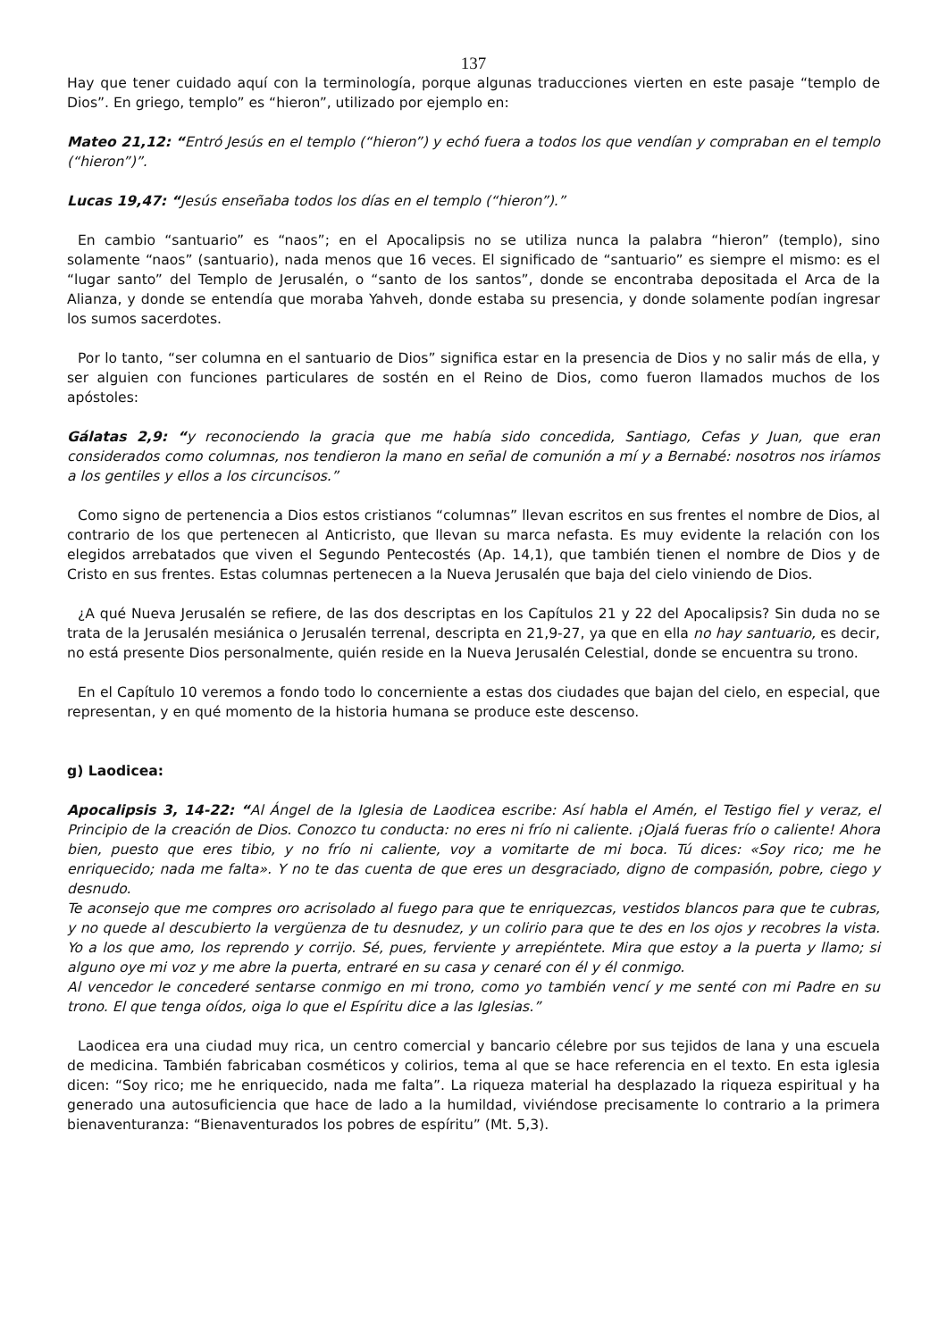137
Hay que tener cuidado aquí con la terminología, porque algunas traducciones vierten en este pasaje “templo de Dios”. En griego, templo” es “hieron”, utilizado por ejemplo en:
Mateo 21,12: “Entró Jesús en el templo (“hieron”) y echó fuera a todos los que vendían y compraban en el templo (“hieron”)”.
Lucas 19,47: “Jesús enseñaba todos los días en el templo (“hieron”).”
En cambio “santuario” es “naos”; en el Apocalipsis no se utiliza nunca la palabra “hieron” (templo), sino solamente “naos” (santuario), nada menos que 16 veces. El significado de “santuario” es siempre el mismo: es el “lugar santo” del Templo de Jerusalén, o “santo de los santos”, donde se encontraba depositada el Arca de la Alianza, y donde se entendía que moraba Yahveh, donde estaba su presencia, y donde solamente podían ingresar los sumos sacerdotes.
Por lo tanto, “ser columna en el santuario de Dios” significa estar en la presencia de Dios y no salir más de ella, y ser alguien con funciones particulares de sostén en el Reino de Dios, como fueron llamados muchos de los apóstoles:
Gálatas 2,9: “y reconociendo la gracia que me había sido concedida, Santiago, Cefas y Juan, que eran considerados como columnas, nos tendieron la mano en señal de comunión a mí y a Bernabé: nosotros nos iríamos a los gentiles y ellos a los circuncisos.”
Como signo de pertenencia a Dios estos cristianos “columnas” llevan escritos en sus frentes el nombre de Dios, al contrario de los que pertenecen al Anticristo, que llevan su marca nefasta. Es muy evidente la relación con los elegidos arrebatados que viven el Segundo Pentecostés (Ap. 14,1), que también tienen el nombre de Dios y de Cristo en sus frentes. Estas columnas pertenecen a la Nueva Jerusalén que baja del cielo viniendo de Dios.
¿A qué Nueva Jerusalén se refiere, de las dos descriptas en los Capítulos 21 y 22 del Apocalipsis? Sin duda no se trata de la Jerusalén mesiánica o Jerusalén terrenal, descripta en 21,9-27, ya que en ella no hay santuario, es decir, no está presente Dios personalmente, quién reside en la Nueva Jerusalén Celestial, donde se encuentra su trono.
En el Capítulo 10 veremos a fondo todo lo concerniente a estas dos ciudades que bajan del cielo, en especial, que representan, y en qué momento de la historia humana se produce este descenso.
g) Laodicea:
Apocalipsis 3, 14-22: “Al Ángel de la Iglesia de Laodicea escribe: Así habla el Amén, el Testigo fiel y veraz, el Principio de la creación de Dios. Conozco tu conducta: no eres ni frío ni caliente. ¡Ojalá fueras frío o caliente! Ahora bien, puesto que eres tibio, y no frío ni caliente, voy a vomitarte de mi boca. Tú dices: «Soy rico; me he enriquecido; nada me falta». Y no te das cuenta de que eres un desgraciado, digno de compasión, pobre, ciego y desnudo.
Te aconsejo que me compres oro acrisolado al fuego para que te enriquezcas, vestidos blancos para que te cubras, y no quede al descubierto la vergüenza de tu desnudez, y un colirio para que te des en los ojos y recobres la vista. Yo a los que amo, los reprendo y corrijo. Sé, pues, ferviente y arrepiéntete. Mira que estoy a la puerta y llamo; si alguno oye mi voz y me abre la puerta, entraré en su casa y cenaré con él y él conmigo.
Al vencedor le concederé sentarse conmigo en mi trono, como yo también vencí y me senté con mi Padre en su trono. El que tenga oídos, oiga lo que el Espíritu dice a las Iglesias.”
Laodicea era una ciudad muy rica, un centro comercial y bancario célebre por sus tejidos de lana y una escuela de medicina. También fabricaban cosméticos y colirios, tema al que se hace referencia en el texto. En esta iglesia dicen: “Soy rico; me he enriquecido, nada me falta”. La riqueza material ha desplazado la riqueza espiritual y ha generado una autosuficiencia que hace de lado a la humildad, viviéndose precisamente lo contrario a la primera bienaventuranza: “Bienaventurados los pobres de espíritu” (Mt. 5,3).